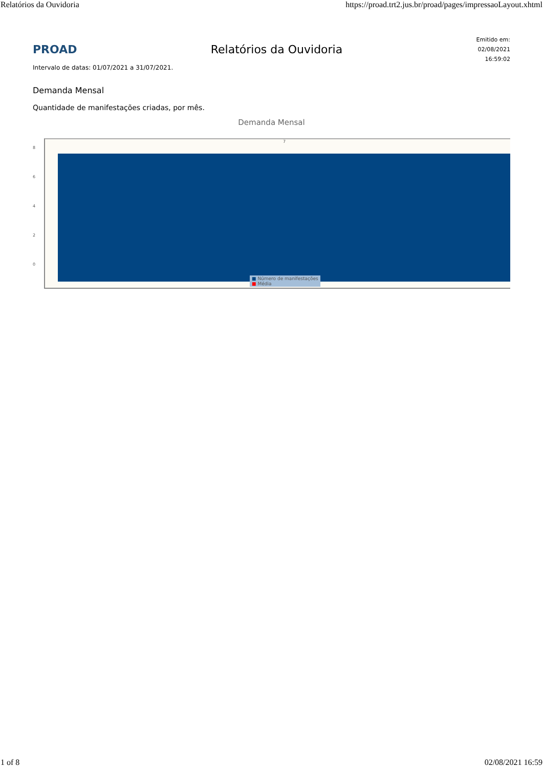Relatórios da Ouvidoria https://proad.trt2.jus.br/proad/pages/impressaoLayout.xhtml
PROAD Relatórios da Ouvidoria
Emitido em:
02/08/2021
16:59:02
Intervalo de datas: 01/07/2021 a 31/07/2021.
Demanda Mensal
Quantidade de manifestações criadas, por mês.
Demanda Mensal
8
6
4
2
0
7
■ Número de manifestações
■ Média
1 of 8 02/08/2021 16:59